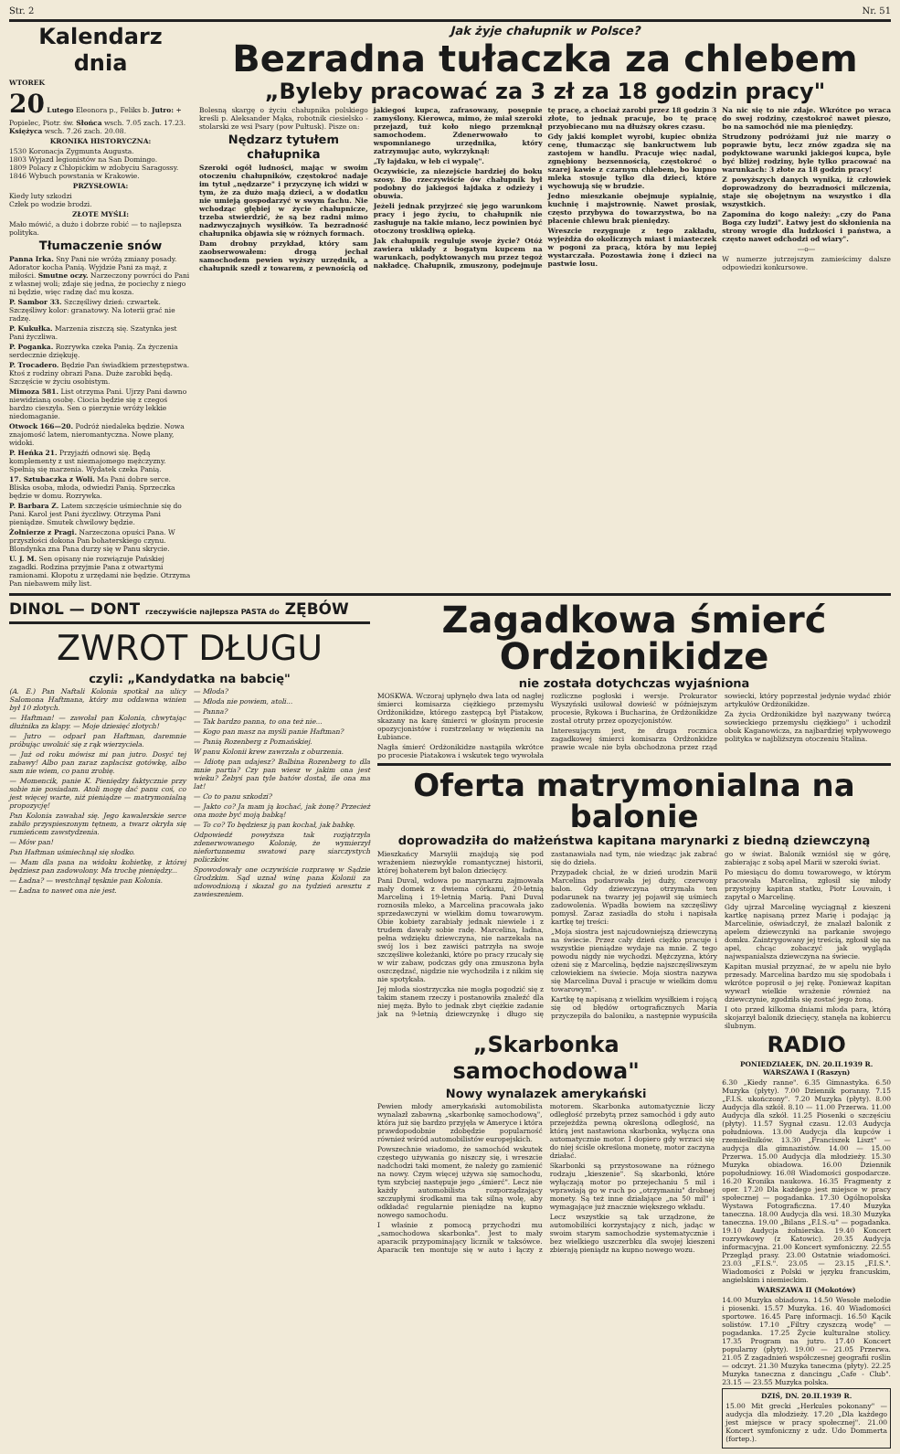Str. 2 Nr. 51
Kalendarz dnia
WTOREK
20 Lutego Eleonora p., Feliks b. Jutro: + Popielec, Piotr. św. Słońca wsch. 7.05 zach. 17.23. Księżyca wsch. 7.26 zach. 20.08.
KRONIKA HISTORYCZNA:
1530 Koronacja Zygmunta Augusta.
1803 Wyjazd legionistów na San Domingo.
1809 Polacy z Chłopickim w zdobyciu Saragossy.
1846 Wybuch powstania w Krakowie.
PRZYSŁOWIA:
Kiedy luty szkodzi
Człek po wodzie brodzi.
ZŁOTE MYŚLI:
Mało mówić, a dużo i dobrze robić — to najlepsza polityka.
Tłumaczenie snów
Panna Irka. Sny Pani nie wróżą zmiany posady. Adorator kocha Panią. Wyjdzie Pani za mąż, z miłości. Smutne oczy. Narzeczony powróci do Pani z własnej woli; zdaje się jedna, że pociechy z niego ni będzie, więc radzę dać mu kosza.
P. Sambor 33. Szczęśliwy dzień: czwartek. Szczęśliwy kolor: granatowy. Na loterii grać nie radzę.
P. Kukułka. Marzenia ziszczą się. Szatynka jest Pani życzliwa.
P. Poganka. Rozrywka czeka Panią. Za życzenia serdecznie dziękuję.
P. Trocadero. Będzie Pan świadkiem przestępstwa. Ktoś z rodziny obrazi Pana. Duże zarobki będą. Szczęście w życiu osobistym.
Mimoza 581. List otrzyma Pani. Ujrzy Pani dawno niewidzianą osobę. Ciocia będzie się z czegoś bardzo cieszyła. Sen o pierzynie wróży lekkie niedomaganie.
Otwock 166—20. Podróż niedaleka będzie. Nowa znajomość latem, nieromantyczna. Nowe plany, widoki.
P. Heńka 21. Przyjaźń odnowi się. Będą komplementy z ust nieznajomego mężczyzny. Spełnią się marzenia. Wydatek czeka Panią.
17. Sztubaczka z Woli. Ma Pani dobre serce. Bliska osoba, młoda, odwiedzi Panią. Sprzeczka będzie w domu. Rozrywka.
P. Barbara Z. Latem szczęście uśmiechnie się do Pani. Karol jest Pani życzliwy. Otrzyma Pani pieniądze. Smutek chwilowy będzie.
Żołnierze z Pragi. Narzeczona opuści Pana. W przyszłości dokona Pan bohaterskiego czynu. Blondynka zna Pana durzy się w Panu skrycie.
U. J. M. Sen opisany nie rozwiązuje Pańskiej zagadki. Rodzina przyjmie Pana z otwartymi ramionami. Kłopotu z urzędami nie będzie. Otrzyma Pan niebawem miły list.
Jak żyje chałupnik w Polsce?
Bezradna tułaczka za chlebem
„Byleby pracować za 3 zł za 18 godzin pracy"
Bolesną skargę o życiu chałupnika polskiego kreśli p. Aleksander Mąka, robotnik ciesielsko - stolarski ze wsi Psary (pow Pułtusk). Pisze on:
Nędzarz tytułem chałupnika
Szeroki ogół ludności, mając w swoim otoczeniu chałupników, częstokroć nadaje im tytuł „nędzarze" i przyczynę ich widzi w tym, że za dużo mają dzieci, a w dodatku nie umieją gospodarzyć w swym fachu. Nie wchodząc głębiej w życie chałupnicze, trzeba stwierdzić, że są bez radni mimo nadzwyczajnych wysiłków. Ta bezradność chałupnika objawia się w różnych formach.
Dam drobny przykład, który sam zaobserwowałem: drogą jechał samochodem pewien wyższy urzędnik, a chałupnik szedł z towarem, z pewnością od jakiegoś kupca, zafrasowany, posępnie zamyślony. Kierowca, mimo, że miał szeroki przejazd, tuż koło niego przemknął samochodem. Zdenerwowało to wspomnianego urzędnika, który zatrzymując auto, wykrzyknął:
„Ty łajdaku, w łeb ci wypalę".
Oczywiście, za niezejście bardziej do boku szosy. Bo rzeczywiście ów chałupnik był podobny do jakiegoś łajdaka z odzieży i obuwia.
Jeżeli jednak przyjrzeć się jego warunkom pracy i jego życiu, to chałupnik nie zasługuje na takie miano, lecz powinien być otoczony troskliwą opieką.
Jak chałupnik reguluje swoje życie? Otóż zawiera układy z bogatym kupcem na warunkach, podyktowanych mu przez tegoż nakładcę. Chałupnik, zmuszony, podejmuje tę pracę, a chociaż zarobi przez 18 godzin 3 złote, to jednak pracuje, bo tę pracę przyobiecano mu na dłuższy okres czasu.
Gdy jakiś komplet wyrobi, kupiec obniża cenę, tłumacząc się bankructwem lub zastojem w handlu. Pracuje więc nadal, zgnębiony bezsennością, częstokroć o szarej kawie z czarnym chlebem, bo kupno mleka stosuje tylko dla dzieci, które wychowują się w brudzie.
Jedno mieszkanie obejmuje sypialnię, kuchnię i majstrownię. Nawet prosiak, często przybywa do towarzystwa, bo na płacenie chlewu brak pieniędzy.
Wreszcie rezygnuje z tego zakładu, wyjeżdża do okolicznych miast i miasteczek w pogoni za pracą, która by mu lepiej wystarczała. Pozostawia żonę i dzieci na pastwie losu.
Na nic się to nie zdaje. Wkrótce po wraca do swej rodziny, częstokroć nawet pieszo, bo na samochód nie ma pieniędzy.
Strudzony podróżami już nie marzy o poprawie bytu, lecz znów zgadza się na podyktowane warunki jakiegoś kupca, byle być bliżej rodziny, byle tylko pracować na warunkach: 3 złote za 18 godzin pracy!
Z powyższych danych wynika, iż człowiek doprowadzony do bezradności milczenia, staje się obojętnym na wszystko i dla wszystkich.
Zapomina do kogo należy: „czy do Pana Boga czy ludzi". Łatwy jest do skłonienia na strony wrogie dla ludzkości i państwa, a często nawet odchodzi od wiary".
—o—
W numerze jutrzejszym zamieścimy dalsze odpowiedzi konkursowe.
DINOL — DONT rzeczywiście najlepsza PASTA do ZĘBÓW
ZWROT DŁUGU
czyli: „Kandydatka na babcię"
(A. E.) Pan Naftali Kolonia spotkał na ulicy Salomona Haftmana, który mu oddawna winien był 10 złotych.
— Haftman! — zawołał pan Kolonia, chwytając dłużnika za klapy. — Moje dziesięć złotych!
— Jutro — odparł pan Haftman, daremnie próbując uwolnić się z rąk wierzyciela.
— Już od roku mówisz mi pan jutro. Dosyć tej zabawy! Albo pan zaraz zapłacisz gotówkę, albo sam nie wiem, co panu zrobię.
— Momencik, panie K. Pieniędzy faktycznie przy sobie nie posiadam. Atoli mogę dać panu coś, co jest więcej warte, niż pieniądze — matrymonialną propozycję!
Pan Kolonia zawahał się. Jego kawalerskie serce zabiło przyspieszonym tętnem, a twarz okryła się rumieńcem zawstydzenia.
— Mów pan!
Pan Haftman uśmiechnął się słodko.
— Mam dla pana na widoku kobietkę, z której będziesz pan zadowolony. Ma trochę pieniędzy...
— Ładna? — westchnął tęsknie pan Kolonia.
— Ładna to nawet ona nie jest.
— Młoda?
— Młoda nie powiem, atoli...
— Panna?
— Tak bardzo panna, to ona też nie...
— Kogo pan masz na myśli panie Haftman?
— Panią Rozenberg z Poznańskiej.
W panu Kolonii krew zawrzała z oburzenia.
— Idiotę pan udajesz? Balbina Rozenberg to dla mnie partia? Czy pan wiesz w jakim ona jest wieku? Żebyś pan tyle batów dostał, ile ona ma lat!
— Co to panu szkodzi?
— Jakto co? Ja mam ją kochać, jak żonę? Przecież ona może być moją babką!
— To co? To będziesz ją pan kochał, jak babkę.
Odpowiedź powyższa tak rozjątrzyła zdenerwowanego Kolonię, że wymierzył niefortunnemu swatowi parę siarczystych policzków.
Spowodowały one oczywiście rozprawę w Sądzie Grodzkim. Sąd uznał winę pana Kolonii za udowodnioną i skazał go na tydzień aresztu z zawieszeniem.
Zagadkowa śmierć Ordżonikidze
nie została dotychczas wyjaśniona
MOSKWA. Wczoraj upłynęło dwa lata od nagłej śmierci komisarza ciężkiego przemysłu Ordżonikidze, którego zastępcą był Piatakow, skazany na karę śmierci w głośnym procesie opozycjonistów i rozstrzelany w więzieniu na Łubiance.
Nagła śmierć Ordżonikidze nastąpiła wkrótce po procesie Piatakowa i wskutek tego wywołała rozliczne pogłoski i wersje. Prokurator Wyszyński usiłował dowieść w późniejszym procesie, Rykowa i Bucharina, że Ordżonikidze został otruty przez opozycjonistów.
Interesującym jest, że druga rocznica zagadkowej śmierci komisarza Ordżonkidze prawie wcale nie była obchodzona przez rząd sowiecki, który poprzestał jedynie wydać zbiór artykułów Ordżonikidze.
Za życia Ordżonikidze był nazywany twórcą sowieckiego przemysłu ciężkiego" i uchodził obok Kaganowicza, za najbardziej wpływowego polityka w najbliższym otoczeniu Stalina.
Oferta matrymonialna na balonie
doprowadziła do małżeństwa kapitana marynarki z biedną dziewczyną
Mieszkańcy Marsylii znajdują się pod wrażeniem niezwykle romantycznej historii, której bohaterem był balon dziecięcy.
Pani Duval, wdowa po marynarzu zajmowała mały domek z dwiema córkami, 20-letnią Marceliną i 19-letnią Marią. Pani Duval roznosiła mleko, a Marcelina pracowała jako sprzedawczyni w wielkim domu towarowym. Obie kobiety zarabiały jednak niewiele i z trudem dawały sobie radę. Marcelina, ładna, pełna wdzięku dziewczyna, nie narzekała na swój los i bez zawiści patrzyła na swoje szczęśliwe koleżanki, które po pracy rzucały się w wir zabaw, podczas gdy ona zmuszona była oszczędzać, nigdzie nie wychodziła i z nikim się nie spotykała.
Jej młoda siostrzyczka nie mogła pogodzić się z takim stanem rzeczy i postanowiła znaleźć dla niej męża. Było to jednak zbyt ciężkie zadanie jak na 9-letnią dziewczynkę i długo się zastanawiała nad tym, nie wiedząc jak zabrać się do dzieła.
Przypadek chciał, że w dzień urodzin Marii Marcelina podarowała jej duży, czerwony balon. Gdy dziewczyna otrzymała ten podarunek na twarzy jej pojawił się uśmiech zadowolenia. Wpadła bowiem na szczęśliwy pomysł. Zaraz zasiadła do stołu i napisała kartkę tej treści:
„Moja siostra jest najcudowniejszą dziewczyną na świecie. Przez cały dzień ciężko pracuje i wszystkie pieniądze wydaje na mnie. Z tego powodu nigdy nie wychodzi. Mężczyzna, który ożeni się z Marceliną, będzie najszczęśliwszym człowiekiem na świecie. Moja siostra nazywa się Marcelina Duval i pracuje w wielkim domu towarowym".
Kartkę tę napisaną z wielkim wysiłkiem i rojącą się od błędów ortograficznych Maria przyczepiła do baloniku, a następnie wypuściła go w świat. Balonik wzniósł się w górę, zabierając z sobą apel Marii w szeroki świat.
Po miesiącu do domu towarowego, w którym pracowała Marcelina, zgłosił się młody przystojny kapitan statku, Piotr Louvain, i zapytał o Marcelinę.
Gdy ujrzał Marcelinę wyciągnął z kieszeni kartkę napisaną przez Marię i podając ją Marcelinie, oświadczył, że znalazł balonik z apelem dziewczynki na parkanie swojego domku. Zaintrygowany jej treścią, zgłosił się na apel, chcąc zobaczyć jak wygląda najwspanialsza dziewczyna na świecie.
Kapitan musiał przyznać, że w apelu nie było przesady. Marcelina bardzo mu się spodobała i wkrótce poprosił o jej rękę. Ponieważ kapitan wywarł wielkie wrażenie również na dziewczynie, zgodziła się zostać jego żoną.
I oto przed kilkoma dniami młoda para, którą skojarzył balonik dziecięcy, stanęła na kobiercu ślubnym.
„Skarbonka samochodowa"
Nowy wynalazek amerykański
Pewien młody amerykański automobilista wynalazł zabawną „skarbonkę samochodową", która już się bardzo przyjęła w Ameryce i która prawdopodobnie zdobędzie popularność również wśród automobilistów europejskich.
Powszechnie wiadomo, że samochód wskutek częstego używania go niszczy się, i wreszcie nadchodzi taki moment, że należy go zamienić na nowy. Czym więcej używa się samochodu, tym szybciej następuje jego „śmierć". Lecz nie każdy automobilista rozporządzający szczupłymi środkami ma tak silną wolę, aby odkładać regularnie pieniądze na kupno nowego samochodu.
I właśnie z pomocą przychodzi mu „samochodowa skarbonka". Jest to mały aparacik przypominający licznik w taksówce. Aparacik ten montuje się w auto i łączy z motorem. Skarbonka automatycznie liczy odległość przebytą przez samochód i gdy auto przejeżdża pewną określoną odległość, na którą jest nastawiona skarbonka, wyłącza ona automatycznie motor. I dopiero gdy wrzuci się do niej ściśle określona monetę, motor zaczyna działać.
Skarbonki są przystosowane na różnego rodzaju „kieszenie". Są skarbonki, które wyłączają motor po przejechaniu 5 mil i wprawiają go w ruch po „otrzymaniu" drobnej monety. Są też inne działające „na 50 mil" i wymagające już znacznie większego wkładu.
Lecz wszystkie są tak urządzone, że automobiliści korzystający z nich, jadąc w swoim starym samochodzie systematycznie i bez wielkiego uszczerbku dla swojej kieszeni zbierają pieniądz na kupno nowego wozu.
RADIO
PONIEDZIAŁEK, DN. 20.II.1939 R.
WARSZAWA I (Raszyn)
6.30 „Kiedy ranne". 6.35 Gimnastyka. 6.50 Muzyka (płyty). 7.00 Dziennik poranny. 7.15 „F.I.S. ukończony". 7.20 Muzyka (płyty). 8.00 Audycja dla szkół. 8.10 — 11.00 Przerwa. 11.00 Audycja dla szkół. 11.25 Piosenki o szczęściu (płyty). 11.57 Sygnał czasu. 12.03 Audycja południowa. 13.00 Audycja dla kupców i rzemieślników. 13.30 „Franciszek Liszt" — audycja dla gimnazistów. 14.00 — 15.00 Przerwa. 15.00 Audycja dla młodzieży. 15.30 Muzyka obiadowa. 16.00 Dziennik popołudniowy. 16.08 Wiadomości gospodarcze. 16.20 Kronika naukowa. 16.35 Fragmenty z oper. 17.20 Dla każdego jest miejsce w pracy społecznej — pogadanka. 17.30 Ogólnopolska Wystawa Fotograficzna. 17.40 Muzyka taneczna. 18.00 Audycja dla wsi. 18.30 Muzyka taneczna. 19.00 „Bilans „F.I.S.-u" — pogadanka. 19.10 Audycja żołnierska. 19.40 Koncert rozrywkowy (z Katowic). 20.35 Audycja informacyjna. 21.00 Koncert symfoniczny. 22.55 Przegląd prasy. 23.00 Ostatnie wiadomości. 23.03 „F.I.S.". 23.05 — 23.15 „F.I.S.". Wiadomości z Polski w języku francuskim, angielskim i niemieckim.
WARSZAWA II (Mokotów)
14.00 Muzyka obiadowa. 14.50 Wesołe melodie i piosenki. 15.57 Muzyka. 16. 40 Wiadomości sportowe. 16.45 Parę informacji. 16.50 Kącik solistów. 17.10 „Filtry czyszczą wodę" — pogadanka. 17.25 Życie kulturalne stolicy. 17.35 Program na jutro. 17.40 Koncert popularny (płyty). 19.00 — 21.05 Przerwa. 21.05 Z zagadnień współczesnej geografii roślin — odczyt. 21.30 Muzyka taneczna (płyty). 22.25 Muzyka taneczna z dancingu „Cafe - Club". 23.15 — 23.55 Muzyka polska.
DZIŚ, DN. 20.II.1939 R.
15.00 Mit grecki „Herkules pokonany" — audycja dla młodzieży. 17.20 „Dla każdego jest miejsce w pracy społecznej". 21.00 Koncert symfoniczny z udz. Udo Dommerta (fortep.).